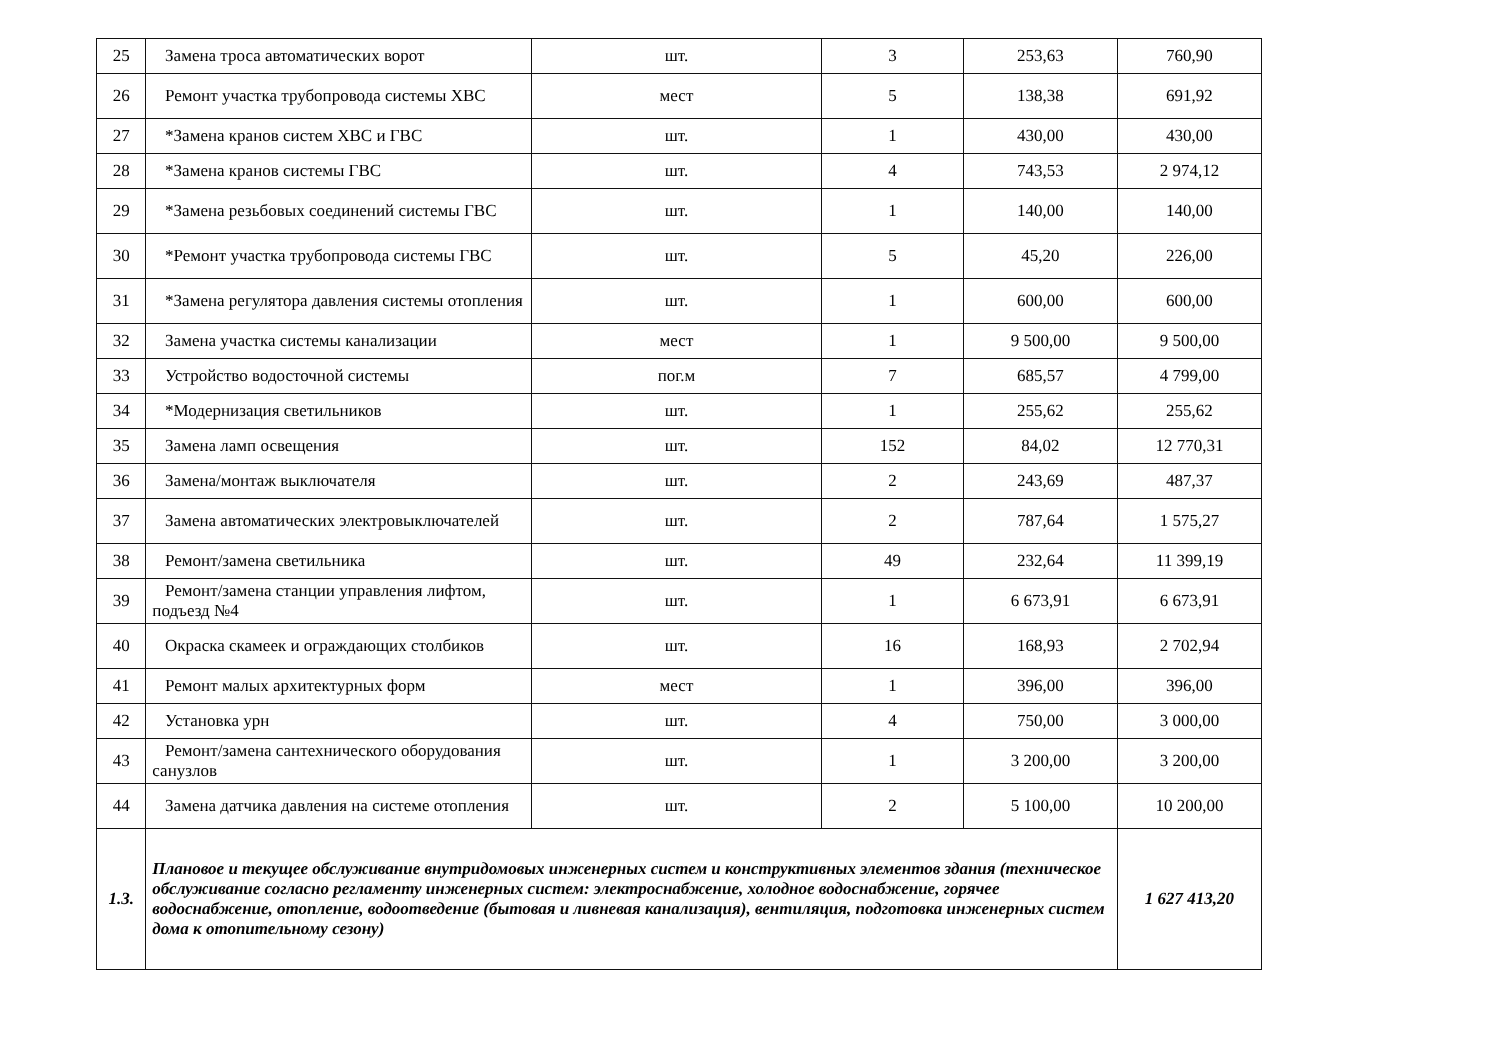| 25 | Замена троса автоматических ворот | шт. | 3 | 253,63 | 760,90 |
| 26 | Ремонт участка трубопровода системы ХВС | мест | 5 | 138,38 | 691,92 |
| 27 | *Замена кранов систем ХВС и ГВС | шт. | 1 | 430,00 | 430,00 |
| 28 | *Замена кранов системы ГВС | шт. | 4 | 743,53 | 2 974,12 |
| 29 | *Замена резьбовых соединений системы ГВС | шт. | 1 | 140,00 | 140,00 |
| 30 | *Ремонт участка трубопровода системы ГВС | шт. | 5 | 45,20 | 226,00 |
| 31 | *Замена регулятора давления системы отопления | шт. | 1 | 600,00 | 600,00 |
| 32 | Замена участка системы канализации | мест | 1 | 9 500,00 | 9 500,00 |
| 33 | Устройство водосточной системы | пог.м | 7 | 685,57 | 4 799,00 |
| 34 | *Модернизация светильников | шт. | 1 | 255,62 | 255,62 |
| 35 | Замена ламп освещения | шт. | 152 | 84,02 | 12 770,31 |
| 36 | Замена/монтаж выключателя | шт. | 2 | 243,69 | 487,37 |
| 37 | Замена автоматических электровыключателей | шт. | 2 | 787,64 | 1 575,27 |
| 38 | Ремонт/замена светильника | шт. | 49 | 232,64 | 11 399,19 |
| 39 | Ремонт/замена станции управления лифтом, подъезд №4 | шт. | 1 | 6 673,91 | 6 673,91 |
| 40 | Окраска скамеек и ограждающих столбиков | шт. | 16 | 168,93 | 2 702,94 |
| 41 | Ремонт малых архитектурных форм | мест | 1 | 396,00 | 396,00 |
| 42 | Установка урн | шт. | 4 | 750,00 | 3 000,00 |
| 43 | Ремонт/замена сантехнического оборудования санузлов | шт. | 1 | 3 200,00 | 3 200,00 |
| 44 | Замена датчика давления на системе отопления | шт. | 2 | 5 100,00 | 10 200,00 |
| 1.3. | Плановое и текущее обслуживание внутридомовых инженерных систем и конструктивных элементов здания (техническое обслуживание согласно регламенту инженерных систем: электроснабжение, холодное водоснабжение, горячее водоснабжение, отопление, водоотведение (бытовая и ливневая канализация), вентиляция, подготовка инженерных систем дома к отопительному сезону) | | | | 1 627 413,20 |